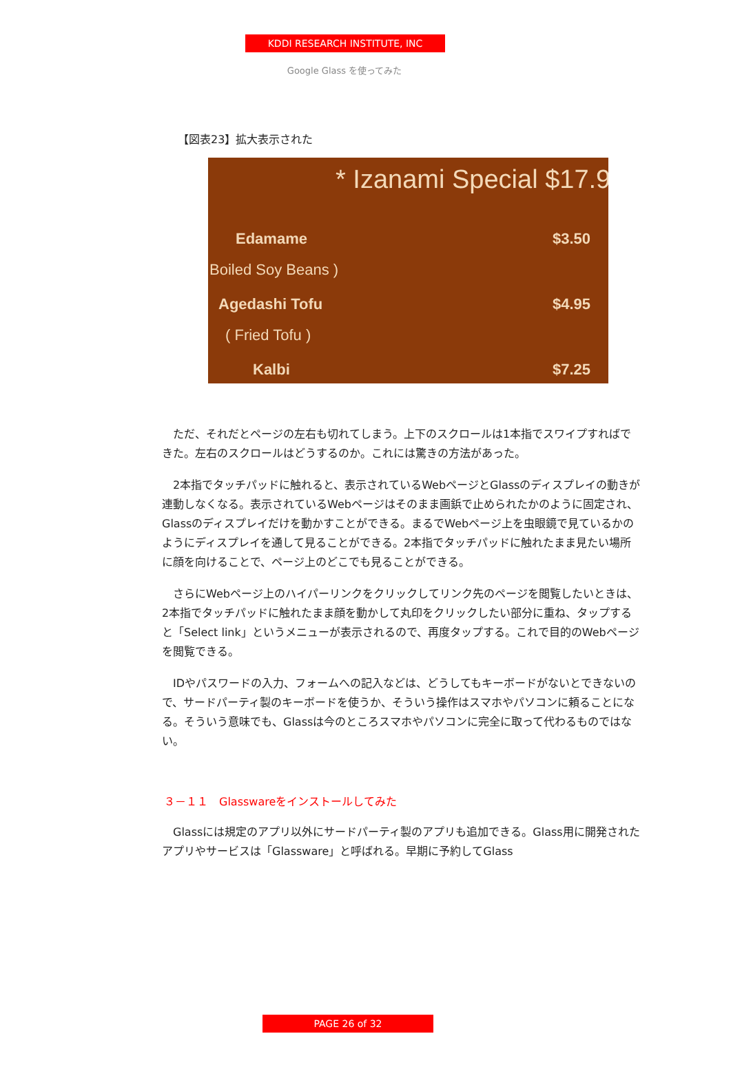KDDI RESEARCH INSTITUTE, INC
Google Glass を使ってみた
【図表23】拡大表示された
* Izanami Special $17.9
Edamame $3.50
Boiled Soy Beans )
Agedashi Tofu $4.95
( Fried Tofu )
Kalbi $7.25
　ただ、それだとページの左右も切れてしまう。上下のスクロールは1本指でスワイプすればできた。左右のスクロールはどうするのか。これには驚きの方法があった。
　2本指でタッチパッドに触れると、表示されているWebページとGlassのディスプレイの動きが連動しなくなる。表示されているWebページはそのまま画鋲で止められたかのように固定され、Glassのディスプレイだけを動かすことができる。まるでWebページ上を虫眼鏡で見ているかのようにディスプレイを通して見ることができる。2本指でタッチパッドに触れたまま見たい場所に顔を向けることで、ページ上のどこでも見ることができる。
　さらにWebページ上のハイパーリンクをクリックしてリンク先のページを閲覧したいときは、2本指でタッチパッドに触れたまま顔を動かして丸印をクリックしたい部分に重ね、タップすると「Select link」というメニューが表示されるので、再度タップする。これで目的のWebページを閲覧できる。
　IDやパスワードの入力、フォームへの記入などは、どうしてもキーボードがないとできないので、サードパーティ製のキーボードを使うか、そういう操作はスマホやパソコンに頼ることになる。そういう意味でも、Glassは今のところスマホやパソコンに完全に取って代わるものではない。
３－１１　Glasswareをインストールしてみた
　Glassには規定のアプリ以外にサードパーティ製のアプリも追加できる。Glass用に開発されたアプリやサービスは「Glassware」と呼ばれる。早期に予約してGlass
PAGE 26 of 32